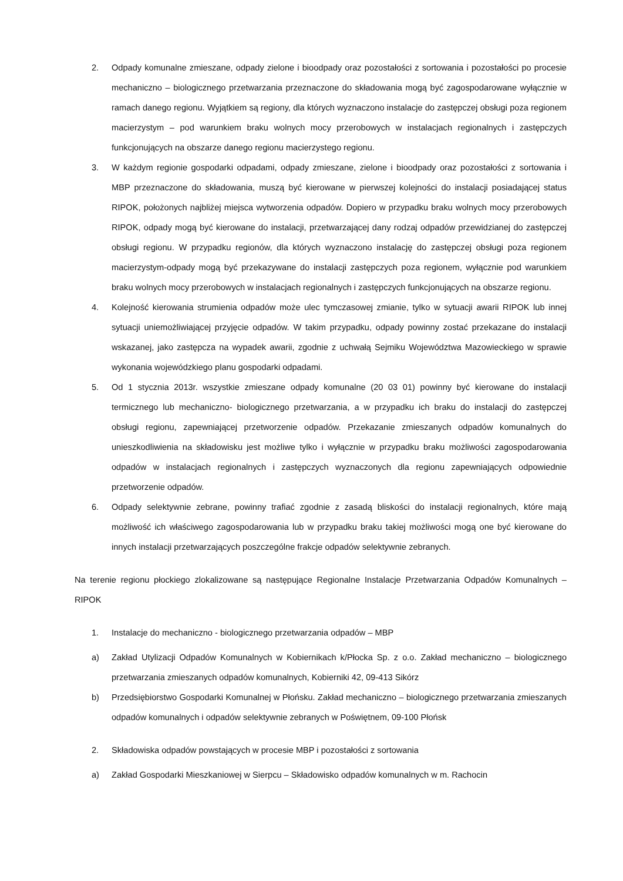2. Odpady komunalne zmieszane, odpady zielone i bioodpady oraz pozostałości z sortowania i pozostałości po procesie mechaniczno – biologicznego przetwarzania przeznaczone do składowania mogą być zagospodarowane wyłącznie w ramach danego regionu. Wyjątkiem są regiony, dla których wyznaczono instalacje do zastępczej obsługi poza regionem macierzystym – pod warunkiem braku wolnych mocy przerobowych w instalacjach regionalnych i zastępczych funkcjonujących na obszarze danego regionu macierzystego regionu.
3. W każdym regionie gospodarki odpadami, odpady zmieszane, zielone i bioodpady oraz pozostałości z sortowania i MBP przeznaczone do składowania, muszą być kierowane w pierwszej kolejności do instalacji posiadającej status RIPOK, położonych najbliżej miejsca wytworzenia odpadów. Dopiero w przypadku braku wolnych mocy przerobowych RIPOK, odpady mogą być kierowane do instalacji, przetwarzającej dany rodzaj odpadów przewidzianej do zastępczej obsługi regionu. W przypadku regionów, dla których wyznaczono instalację do zastępczej obsługi poza regionem macierzystym-odpady mogą być przekazywane do instalacji zastępczych poza regionem, wyłącznie pod warunkiem braku wolnych mocy przerobowych w instalacjach regionalnych i zastępczych funkcjonujących na obszarze regionu.
4. Kolejność kierowania strumienia odpadów może ulec tymczasowej zmianie, tylko w sytuacji awarii RIPOK lub innej sytuacji uniemożliwiającej przyjęcie odpadów. W takim przypadku, odpady powinny zostać przekazane do instalacji wskazanej, jako zastępcza na wypadek awarii, zgodnie z uchwałą Sejmiku Województwa Mazowieckiego w sprawie wykonania wojewódzkiego planu gospodarki odpadami.
5. Od 1 stycznia 2013r. wszystkie zmieszane odpady komunalne (20 03 01) powinny być kierowane do instalacji termicznego lub mechaniczno- biologicznego przetwarzania, a w przypadku ich braku do instalacji do zastępczej obsługi regionu, zapewniającej przetworzenie odpadów. Przekazanie zmieszanych odpadów komunalnych do unieszkodliwienia na składowisku jest możliwe tylko i wyłącznie w przypadku braku możliwości zagospodarowania odpadów w instalacjach regionalnych i zastępczych wyznaczonych dla regionu zapewniających odpowiednie przetworzenie odpadów.
6. Odpady selektywnie zebrane, powinny trafiać zgodnie z zasadą bliskości do instalacji regionalnych, które mają możliwość ich właściwego zagospodarowania lub w przypadku braku takiej możliwości mogą one być kierowane do innych instalacji przetwarzających poszczególne frakcje odpadów selektywnie zebranych.
Na terenie regionu płockiego zlokalizowane są następujące Regionalne Instalacje Przetwarzania Odpadów Komunalnych – RIPOK
1. Instalacje do mechaniczno - biologicznego przetwarzania odpadów – MBP
a) Zakład Utylizacji Odpadów Komunalnych w Kobiernikach k/Płocka Sp. z o.o. Zakład mechaniczno – biologicznego przetwarzania zmieszanych odpadów komunalnych, Kobierniki 42, 09-413 Sikórz
b) Przedsiębiorstwo Gospodarki Komunalnej w Płońsku. Zakład mechaniczno – biologicznego przetwarzania zmieszanych odpadów komunalnych i odpadów selektywnie zebranych w Poświętnem, 09-100 Płońsk
2. Składowiska odpadów powstających w procesie MBP i pozostałości z sortowania
a) Zakład Gospodarki Mieszkaniowej w Sierpcu – Składowisko odpadów komunalnych w m. Rachocin